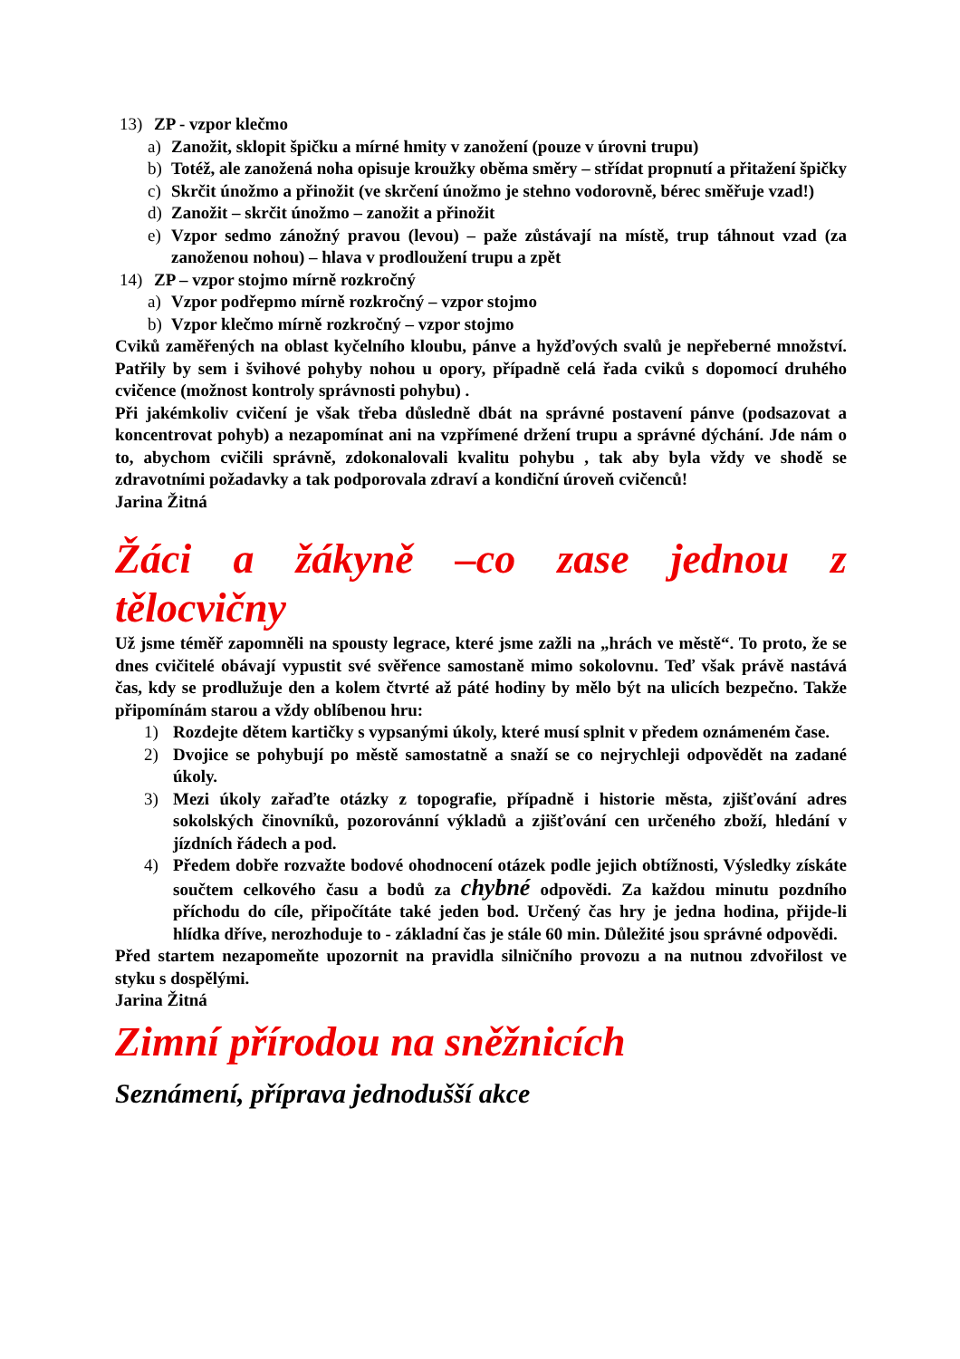13) ZP - vzpor klečmo
a) Zanožit, sklopit špičku a mírné hmity v zanožení (pouze v úrovni trupu)
b) Totéž, ale zanožená noha opisuje kroužky oběma směry – střídat propnutí a přitažení špičky
c) Skrčit únožmo a přinožit (ve skrčení únožmo je stehno vodorovně, bérec směřuje vzad!)
d) Zanožit – skrčit únožmo – zanožit a přinožit
e) Vzpor sedmo zánožný pravou (levou) – paže zůstávají na místě, trup táhnout vzad (za zanoženou nohou) – hlava v prodloužení trupu a zpět
14) ZP – vzpor stojmo mírně rozkročný
a) Vzpor podřepmo mírně rozkročný – vzpor stojmo
b) Vzpor klečmo mírně rozkročný – vzpor stojmo
Cviků zaměřených na oblast kyčelního kloubu, pánve a hyžďových svalů je nepřeberné množství. Patřily by sem i švihové pohyby nohou u opory, případně celá řada cviků s dopomocí druhého cvičence (možnost kontroly správnosti pohybu) .
Při jakémkoliv cvičení je však třeba důsledně dbát na správné postavení pánve (podsazovat a koncentrovat pohyb) a nezapomínat ani na vzpřímené držení trupu a správné dýchání. Jde nám o to, abychom cvičili správně, zdokonalovali kvalitu pohybu , tak aby byla vždy ve shodě se zdravotními požadavky a tak podporovala zdraví a kondiční úroveň cvičenců!
Jarina Žitná
Žáci a žákyně –co zase jednou z tělocvičny
Už jsme téměř zapomněli na spousty legrace, které jsme zažli na „hrách ve městě“. To proto, že se dnes cvičitelé obávají vypustit své svěřence samostaně mimo sokolovnu. Teď však právě nastává čas, kdy se prodlužuje den a kolem čtvrté až páté hodiny by mělo být na ulicích bezpečno. Takže připomínám starou a vždy oblíbenou hru:
1) Rozdejte dětem kartičky s vypsanými úkoly, které musí splnit v předem oznámeném čase.
2) Dvojice se pohybují po městě samostatně a snaží se co nejrychleji odpovědět na zadané úkoly.
3) Mezi úkoly zařaďte otázky z topografie, případně i historie města, zjišťování adres sokolských činovníků, pozorovánní výkladů a zjišťování cen určeného zboží, hledání v jízdních řádech a pod.
4) Předem dobře rozvažte bodové ohodnocení otázek podle jejich obtížnosti, Výsledky získáte součtem celkového času a bodů za chybné odpovědi. Za každou minutu pozdního příchodu do cíle, připočítáte také jeden bod. Určený čas hry je jedna hodina, přijde-li hlídka dříve, nerozhoduje to - základní čas je stále 60 min. Důležité jsou správné odpovědi.
Před startem nezapomeňte upozornit na pravidla silničního provozu a na nutnou zdvořilost ve styku s dospělými.
Jarina Žitná
Zimní přírodou na sněžnicích
Seznámení, příprava jednodušší akce